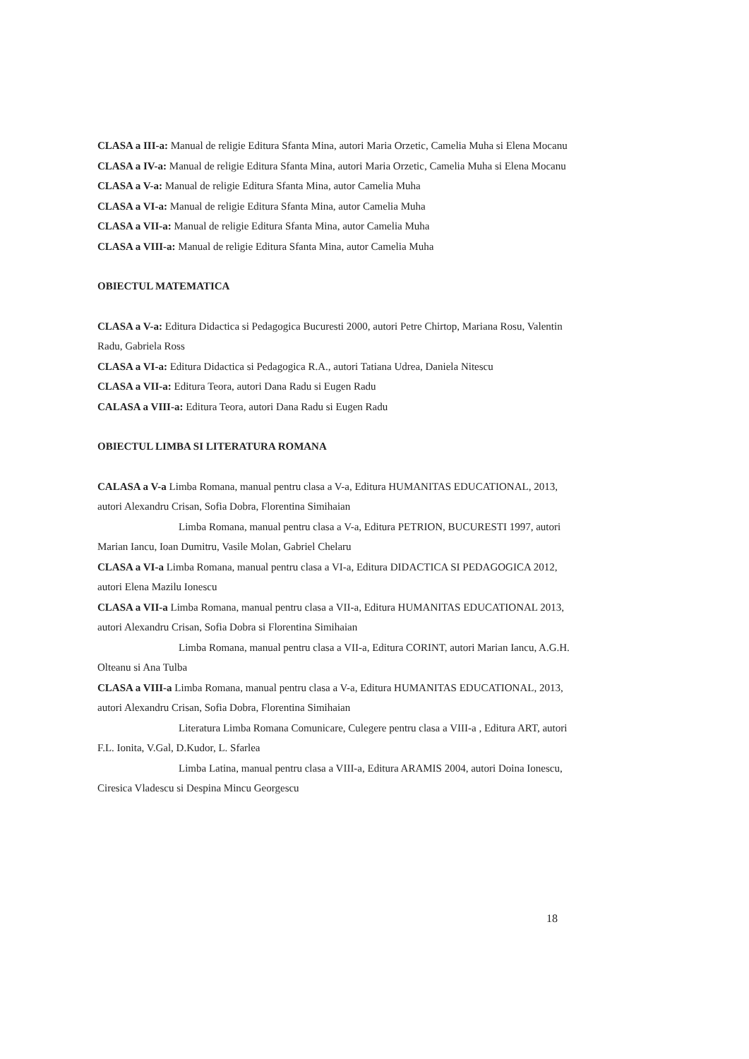CLASA a III-a: Manual de religie Editura Sfanta Mina, autori Maria Orzetic, Camelia Muha si Elena Mocanu
CLASA a IV-a: Manual de religie Editura Sfanta Mina, autori Maria Orzetic, Camelia Muha si Elena Mocanu
CLASA a V-a: Manual de religie Editura Sfanta Mina, autor Camelia Muha
CLASA a VI-a: Manual de religie Editura Sfanta Mina, autor Camelia Muha
CLASA a VII-a: Manual de religie Editura Sfanta Mina, autor Camelia Muha
CLASA a VIII-a: Manual de religie Editura Sfanta Mina, autor Camelia Muha
OBIECTUL MATEMATICA
CLASA a V-a: Editura Didactica si Pedagogica Bucuresti 2000, autori Petre Chirtop, Mariana Rosu, Valentin Radu, Gabriela Ross
CLASA a VI-a: Editura Didactica si Pedagogica R.A., autori Tatiana Udrea, Daniela Nitescu
CLASA a VII-a: Editura Teora, autori Dana Radu si Eugen Radu
CALASA a VIII-a: Editura Teora, autori Dana Radu si Eugen Radu
OBIECTUL LIMBA SI LITERATURA ROMANA
CALASA a V-a Limba Romana, manual pentru clasa a V-a, Editura HUMANITAS EDUCATIONAL, 2013, autori Alexandru Crisan, Sofia Dobra, Florentina Simihaian
Limba Romana, manual pentru clasa a V-a, Editura PETRION, BUCURESTI 1997, autori Marian Iancu, Ioan Dumitru, Vasile Molan, Gabriel Chelaru
CLASA a VI-a Limba Romana, manual pentru clasa a VI-a, Editura DIDACTICA SI PEDAGOGICA 2012, autori Elena Mazilu Ionescu
CLASA a VII-a Limba Romana, manual pentru clasa a VII-a, Editura HUMANITAS EDUCATIONAL 2013, autori Alexandru Crisan, Sofia Dobra si Florentina Simihaian
Limba Romana, manual pentru clasa a VII-a, Editura CORINT, autori Marian Iancu, A.G.H. Olteanu si Ana Tulba
CLASA a VIII-a Limba Romana, manual pentru clasa a V-a, Editura HUMANITAS EDUCATIONAL, 2013, autori Alexandru Crisan, Sofia Dobra, Florentina Simihaian
Literatura Limba Romana Comunicare, Culegere pentru clasa a VIII-a , Editura ART, autori F.L. Ionita, V.Gal, D.Kudor, L. Sfarlea
Limba Latina, manual pentru clasa a VIII-a, Editura ARAMIS 2004, autori Doina Ionescu, Ciresica Vladescu si Despina Mincu Georgescu
18